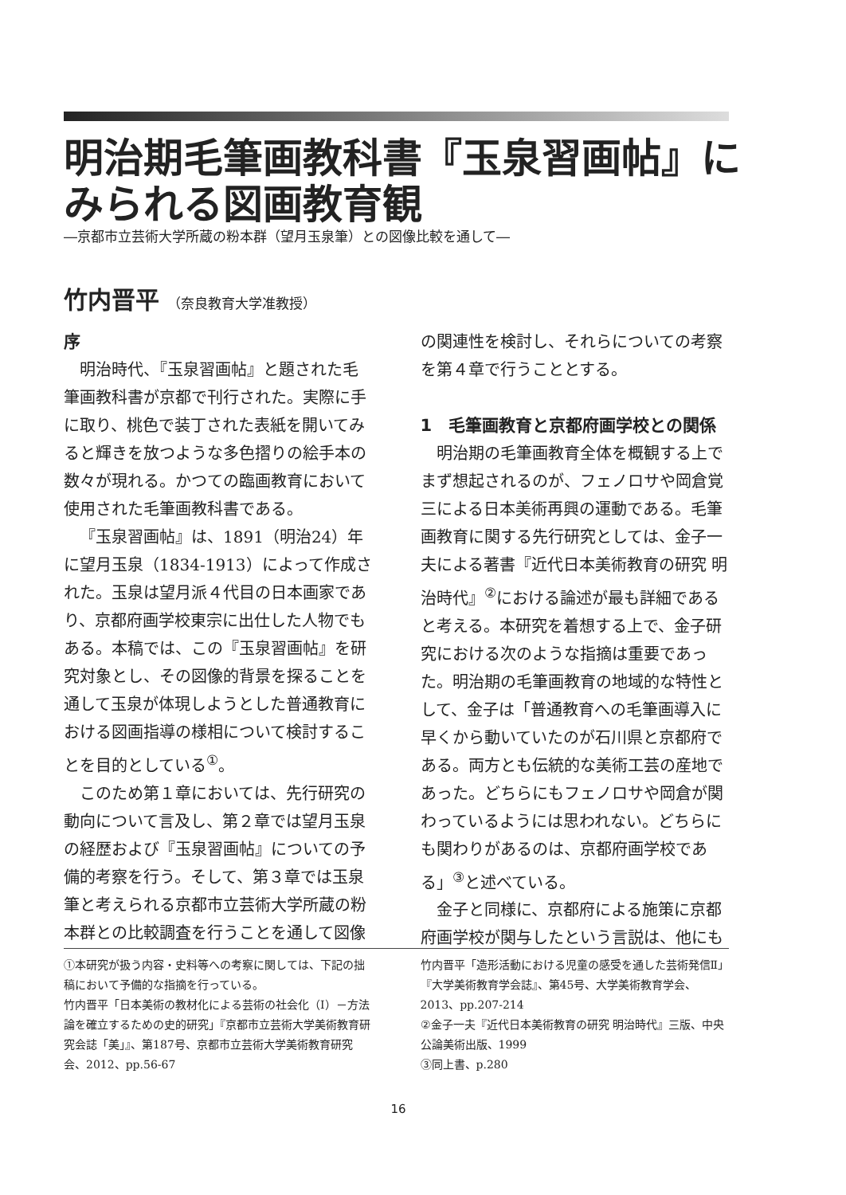明治期毛筆画教科書『玉泉習画帖』にみられる図画教育観
―京都市立芸術大学所蔵の粉本群（望月玉泉筆）との図像比較を通して―
竹内晋平 （奈良教育大学准教授）
序
明治時代、『玉泉習画帖』と題された毛筆画教科書が京都で刊行された。実際に手に取り、桃色で装丁された表紙を開いてみると輝きを放つような多色摺りの絵手本の数々が現れる。かつての臨画教育において使用された毛筆画教科書である。
『玉泉習画帖』は、1891（明治24）年に望月玉泉（1834-1913）によって作成された。玉泉は望月派４代目の日本画家であり、京都府画学校東宗に出仕した人物でもある。本稿では、この『玉泉習画帖』を研究対象とし、その図像的背景を探ることを通して玉泉が体現しようとした普通教育における図画指導の様相について検討することを目的としている<sup>①</sup>。
このため第１章においては、先行研究の動向について言及し、第２章では望月玉泉の経歴および『玉泉習画帖』についての予備的考察を行う。そして、第３章では玉泉筆と考えられる京都市立芸術大学所蔵の粉本群との比較調査を行うことを通して図像
の関連性を検討し、それらについての考察を第４章で行うこととする。
1　毛筆画教育と京都府画学校との関係
明治期の毛筆画教育全体を概観する上でまず想起されるのが、フェノロサや岡倉覚三による日本美術再興の運動である。毛筆画教育に関する先行研究としては、金子一夫による著書『近代日本美術教育の研究 明治時代』<sup>②</sup>における論述が最も詳細であると考える。本研究を着想する上で、金子研究における次のような指摘は重要であった。明治期の毛筆画教育の地域的な特性として、金子は「普通教育への毛筆画導入に早くから動いていたのが石川県と京都府である。両方とも伝統的な美術工芸の産地であった。どちらにもフェノロサや岡倉が関わっているようには思われない。どちらにも関わりがあるのは、京都府画学校である」<sup>③</sup>と述べている。
金子と同様に、京都府による施策に京都府画学校が関与したという言説は、他にも
①本研究が扱う内容・史料等への考察に関しては、下記の拙稿において予備的な指摘を行っている。
竹内晋平「日本美術の教材化による芸術の社会化（Ⅰ）－方法論を確立するための史的研究」『京都市立芸術大学美術教育研究会誌「美」』、第187号、京都市立芸術大学美術教育研究会、2012、pp.56-67
竹内晋平「造形活動における児童の感受を通した芸術発信Ⅱ」『大学美術教育学会誌』、第45号、大学美術教育学会、2013、pp.207-214
②金子一夫『近代日本美術教育の研究 明治時代』三版、中央公論美術出版、1999
③同上書、p.280
16